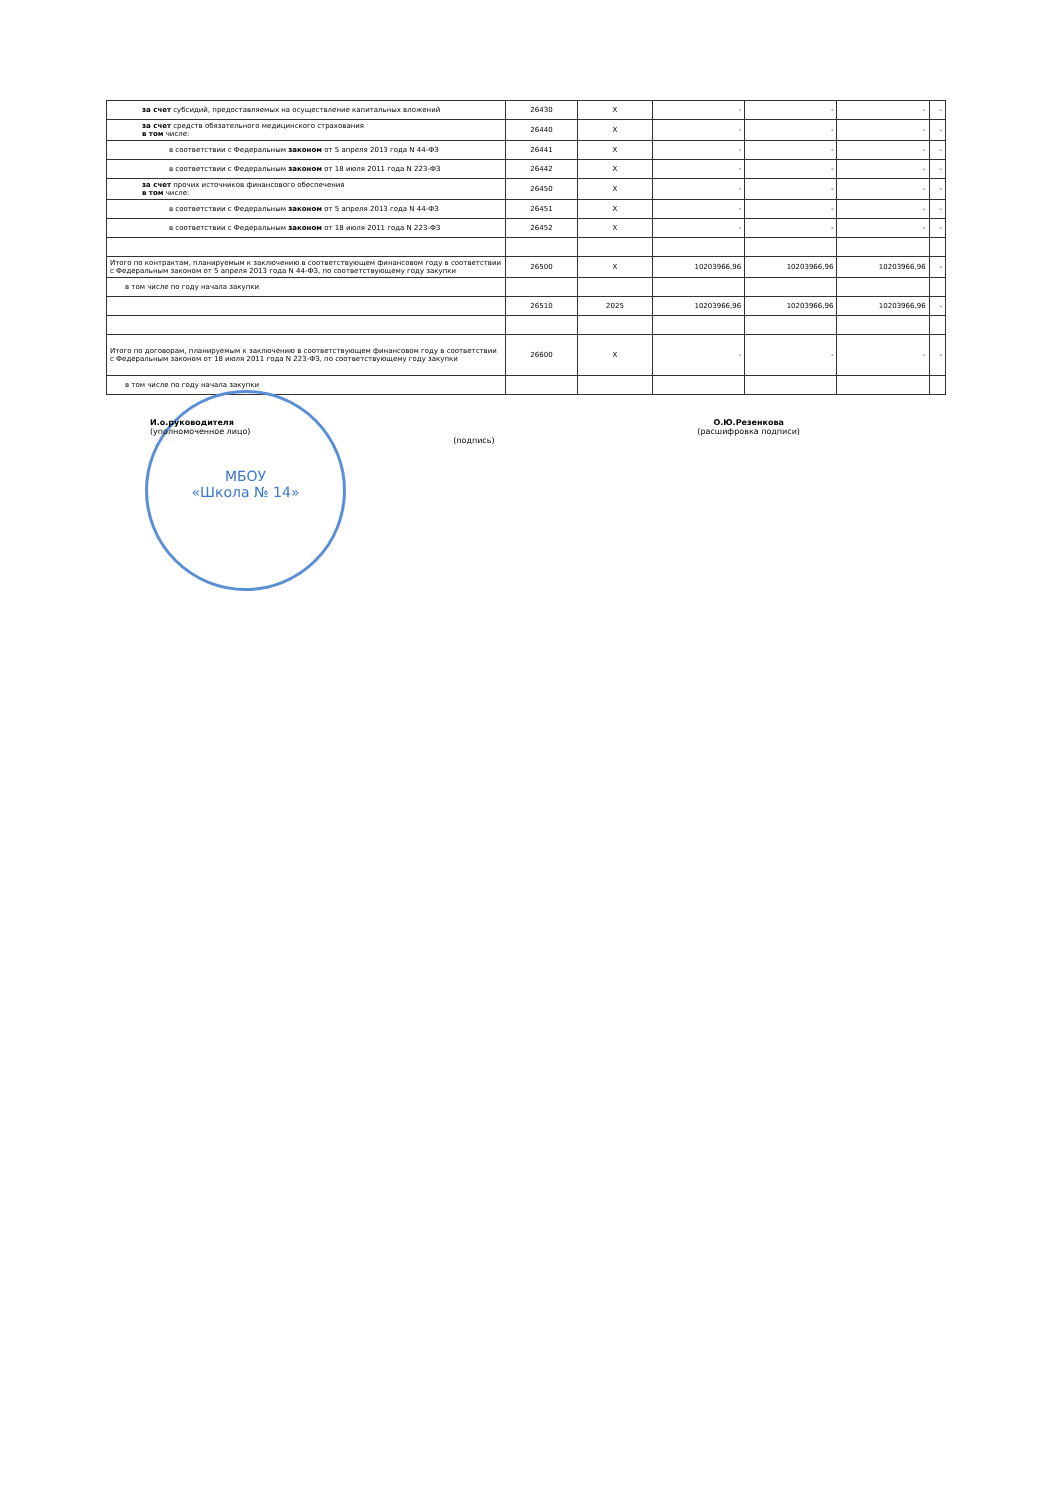| за счет субсидий, предоставляемых на осуществление капитальных вложений | 26430 | X | - | - | - | - |
| за счет средств обязательного медицинского страхования в том числе: | 26440 | X | - | - | - | - |
| в соответствии с Федеральным законом от 5 апреля 2013 года N 44-ФЗ | 26441 | X | - | - | - | - |
| в соответствии с Федеральным законом от 18 июля 2011 года N 223-ФЗ | 26442 | X | - | - | - | - |
| за счет прочих источников финансового обеспечения в том числе: | 26450 | X | - | - | - | - |
| в соответствии с Федеральным законом от 5 апреля 2013 года N 44-ФЗ | 26451 | X | - | - | - | - |
| в соответствии с Федеральным законом от 18 июля 2011 года N 223-ФЗ | 26452 | X | - | - | - | - |
| Итого по контрактам, планируемым к заключению в соответствующем финансовом году в соответствии с Федеральным законом от 5 апреля 2013 года N 44-ФЗ, по соответствующему году закупки | 26500 | X | 10203966,96 | 10203966,96 | 10203966,96 | - |
| в том числе по году начала закупки | | | | | | |
| | 26510 | 2025 | 10203966,96 | 10203966,96 | 10203966,96 | - |
| Итого по договорам, планируемым к заключению в соответствующем финансовом году в соответствии с Федеральным законом от 18 июля 2011 года N 223-ФЗ, по соответствующему году закупки | 26600 | X | - | - | - | - |
| в том числе по году начала закупки | | | | | | |
МБОУ
«Школа № 14»
И.о.руководителя
(уполномоченное лицо)
(подпись)
О.Ю.Резенкова
(расшифровка подписи)